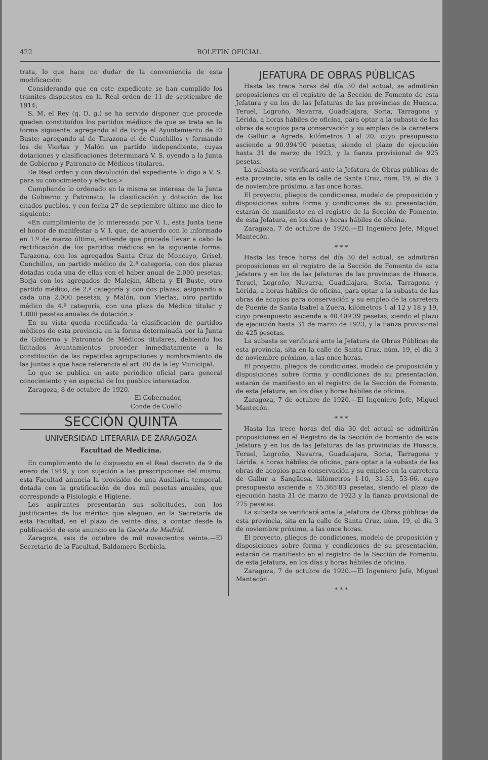422 BOLETIN OFICIAL
trata, lo que hace no dudar de la conveniencia de esta modificación:
Considerando que en este expediente se han cumplido los trámites dispuestos en la Real orden de 11 de septiembre de 1914;
S. M. el Rey (q. D. g.) se ha servido disponer que procede queden constituídos los partidos médicos de que se trata en la forma siguiente: agregando al de Borja el Ayuntamiento de El Buste; agregando al de Tarazona el de Cunchillos y formando los de Vierlas y Malón un partido independiente, cuyas dotaciones y clasificaciones determinará V. S. oyendo a la Junta de Gobierno y Patronato de Médicos titulares.
De Real orden y con devolución del expediente lo digo a V. S. para su conocimiento y efectos.»
Cumpliendo lo ordenado en la misma se interesa de la Junta de Gobierno y Patronato, la clasificación y dotación de los citados pueblos, y con fecha 27 de septiembre último me dice lo siguiente:
«En cumplimiento de lo interesado por V. I., esta Junta tiene el honor de manifestar a V. I. que, de acuerdo con lo informado en 1.º de marzo último, entiende que procede llevar a cabo la rectificación de los partidos médicos en la siguiente forma: Tarazona, con los agregados Santa Cruz de Moncayo, Grisel, Cunchillos, un partido médico de 2.ª categoría, con dos plazas dotadas cada una de ellas con el haber anual de 2.000 pesetas, Borja con los agregados de Maleján, Albeta y El Buste, otro partido médico, de 2.ª categoría y con dos plazas, asignando a cada una 2.000 pesetas, y Malón, con Vierlas, otro partido médico de 4.ª categoría, con una plaza de Médico titular y 1.000 pesetas anuales de dotación.»
En su vista queda rectificada la clasificación de partidos médicos de esta provincia en la forma determinada por la Junta de Gobierno y Patronato de Médicos titulares, debiendo los licitados Ayuntamientos proceder inmediatamente a la constitución de las repetidas agrupaciones y nombramiento de las Juntas a que hace referencia el art. 80 de la ley Municipal.
Lo que se publica en aste periódico oficial para general conocimiento y en especial de los pueblos interesados.
Zaragoza, 8 de octubre de 1920.
El Gobernador,
Conde de Coello
SECCIÓN QUINTA
UNIVERSIDAD LITERARIA DE ZARAGOZA
Facultad de Medicina.
En cumplimiento de lo dispuesto en el Real decreto de 9 de enero de 1919, y con sujeción a las prescripciones del mismo, esta Facultad anuncia la provisión de una Auxiliaría temporal, dotada con la gratificación de dos mil pesetas anuales, que corresponde a Fisiología e Higiene.
Los aspirantes presentarán sus solicitudes, con los justificantes de los méritos que aleguen, en la Secretaría de esta Facultad, en el plazo de veinte días, a contar desde la publicación de este anuncio en la Gaceta de Madrid.
Zaragoza, seis de octubre de mil novecientos veinte.—El Secretario de la Facultad, Baldomero Berbiela.
JEFATURA DE OBRAS PÚBLICAS
Hasta las trece horas del día 30 del actual, se admitirán proposiciones en el registro de la Sección de Fomento de esta Jefatura y en los de las Jefaturas de las provincias de Huesca, Teruel, Logroño, Navarra, Guadalajara, Soria, Tarragona y Lérida, a horas hábiles de oficina, para optar a la subasta de las obras de acopios para conservación y su empleo de la carretera de Gallur a Agreda, kilómetros 1 al 20, cuyo presupuesto asciende a 90.994'90 pesetas, siendo el plazo de ejecución hasta 31 de marzo de 1923, y la fianza provisional de 925 pesetas.
La subasta se verificará ante la Jefatura de Obras públicas de esta provincia, sita en la calle de Santa Cruz, núm. 19, el día 3 de noviembre próximo, a las once horas.
El proyecto, pliegos de condiciones, modelo de proposición y disposiciones sobre forma y condiciones de su presentación, estarán de manifiesto en el registro de la Sección de Fomento, de esta Jefatura, en los días y horas hábiles de oficina.
Zaragoza, 7 de octubre de 1920.—El Ingeniero Jefe, Miguel Mantecón.
* * *
Hasta las trece horas del día 30 del actual, se admitirán proposiciones en el registro de la Sección de Fomento de esta Jefatura y en los de las Jefaturas de las provincias de Huesca, Teruel, Logroño, Navarra, Guadalajara, Soria, Tarragona y Lérida, a horas hábiles de oficina, para optar a la subasta de las obras de acopios para conservación y su empleo de la carretera de Puente de Santa Isabel a Zuera, kilómetros 1 al 12 y 18 y 19, cuyo presupuesto asciende a 40.409'39 pesetas, siendo el plazo de ejecución hasta 31 de marzo de 1923, y la fianza provisional de 425 pesetas.
La subasta se verificará ante la Jefatura de Obras Públicas de esta provincia, sita en la calle de Santa Cruz, núm. 19, el día 3 de noviembre próximo, a las once horas.
El proyecto, pliegos de condiciones, modelo de proposición y disposiciones sobre forma y condiciones de su presentación, estarán de manifiesto en el registro de la Sección de Fomento, de esta Jefatura, en los días y horas hábiles de oficina.
Zaragoza, 7 de octubre de 1920.—El Ingeniero Jefe, Miguel Mantecón.
* * *
Hasta las trece horas del día 30 del actual se admitirán proposiciones en el Registro de la Sección de Fomento de esta Jefatura y en los de las Jefaturas de las provincias de Huesca, Teruel, Logroño, Navarra, Guadalajara, Soria, Tarragona y Lérida, a horas hábiles de oficina, para optar a la subasta de las obras de acopios para conservación y su empleo en la carretera de Gallur a Sangüesa, kilómetros 1-10, 31-33, 53-66, cuyo presupuesto asciende a 75.365'83 pesetas, siendo el plazo de ejecución hasta 31 de marzo de 1923 y la fianza provisional de 775 pesetas.
La subasta se verificará ante la Jefatura de Obras públicas de esta provincia, sita en la calle de Santa Cruz, núm. 19, el día 3 de noviembre próximo, a las once horas.
El proyecto, pliegos de condiciones, modelo de proposición y disposiciones sobre forma y condiciones de su presentación, estarán de manifiesto en el registro de la Sección de Fomento, de esta Jefatura, en los días y horas hábiles de oficina.
Zaragoza, 7 de octubre de 1920.—El Ingeniero Jefe, Miguel Mantecón.
* * *